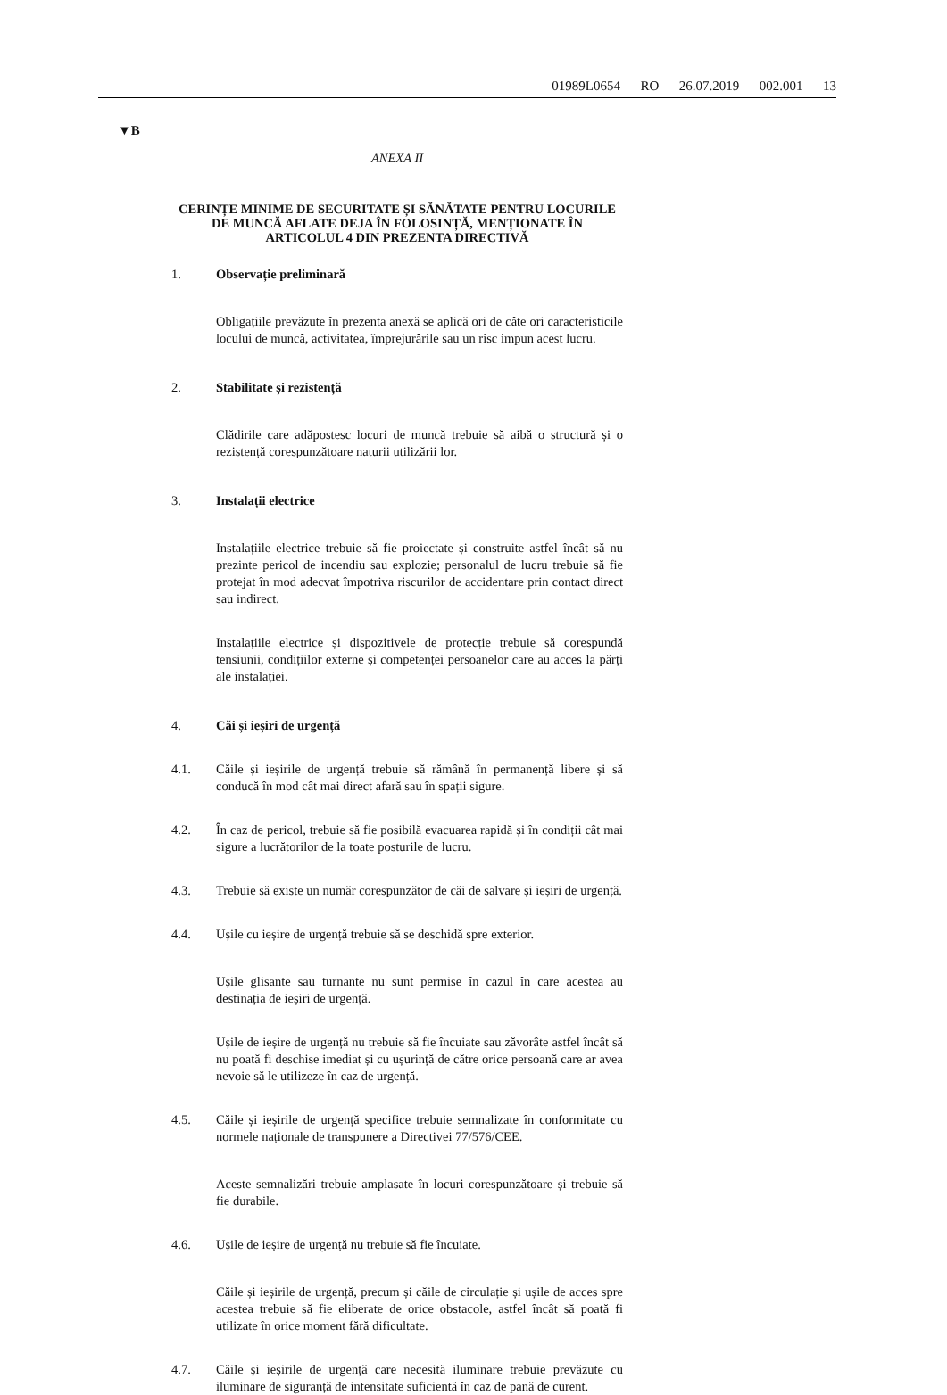01989L0654 — RO — 26.07.2019 — 002.001 — 13
▼B
ANEXA II
CERINȚE MINIME DE SECURITATE ȘI SĂNĂTATE PENTRU LOCURILE DE MUNCĂ AFLATE DEJA ÎN FOLOSINȚĂ, MENȚIONATE ÎN ARTICOLUL 4 DIN PREZENTA DIRECTIVĂ
1. Observație preliminară
Obligațiile prevăzute în prezenta anexă se aplică ori de câte ori caracte­risticile locului de muncă, activitatea, împrejurările sau un risc impun acest lucru.
2. Stabilitate și rezistență
Clădirile care adăpostesc locuri de muncă trebuie să aibă o structură și o rezistență corespunzătoare naturii utilizării lor.
3. Instalații electrice
Instalațiile electrice trebuie să fie proiectate și construite astfel încât să nu prezinte pericol de incendiu sau explozie; personalul de lucru trebuie să fie protejat în mod adecvat împotriva riscurilor de accidentare prin contact direct sau indirect.
Instalațiile electrice și dispozitivele de protecție trebuie să corespundă tensiunii, condițiilor externe și competenței persoanelor care au acces la părți ale instalației.
4. Căi și ieșiri de urgență
4.1. Căile și ieșirile de urgență trebuie să rămână în permanență libere și să conducă în mod cât mai direct afară sau în spații sigure.
4.2. În caz de pericol, trebuie să fie posibilă evacuarea rapidă și în condiții cât mai sigure a lucrătorilor de la toate posturile de lucru.
4.3. Trebuie să existe un număr corespunzător de căi de salvare și ieșiri de urgență.
4.4. Ușile cu ieșire de urgență trebuie să se deschidă spre exterior.
Ușile glisante sau turnante nu sunt permise în cazul în care acestea au destinația de ieșiri de urgență.
Ușile de ieșire de urgență nu trebuie să fie încuiate sau zăvorâte astfel încât să nu poată fi deschise imediat și cu ușurință de către orice persoană care ar avea nevoie să le utilizeze în caz de urgență.
4.5. Căile și ieșirile de urgență specifice trebuie semnalizate în conformitate cu normele naționale de transpunere a Directivei 77/576/CEE.
Aceste semnalizări trebuie amplasate în locuri corespunzătoare și trebuie să fie durabile.
4.6. Ușile de ieșire de urgență nu trebuie să fie încuiate.
Căile și ieșirile de urgență, precum și căile de circulație și ușile de acces spre acestea trebuie să fie eliberate de orice obstacole, astfel încât să poată fi utilizate în orice moment fără dificultate.
4.7. Căile și ieșirile de urgență care necesită iluminare trebuie prevăzute cu iluminare de siguranță de intensitate suficientă în caz de pană de curent.